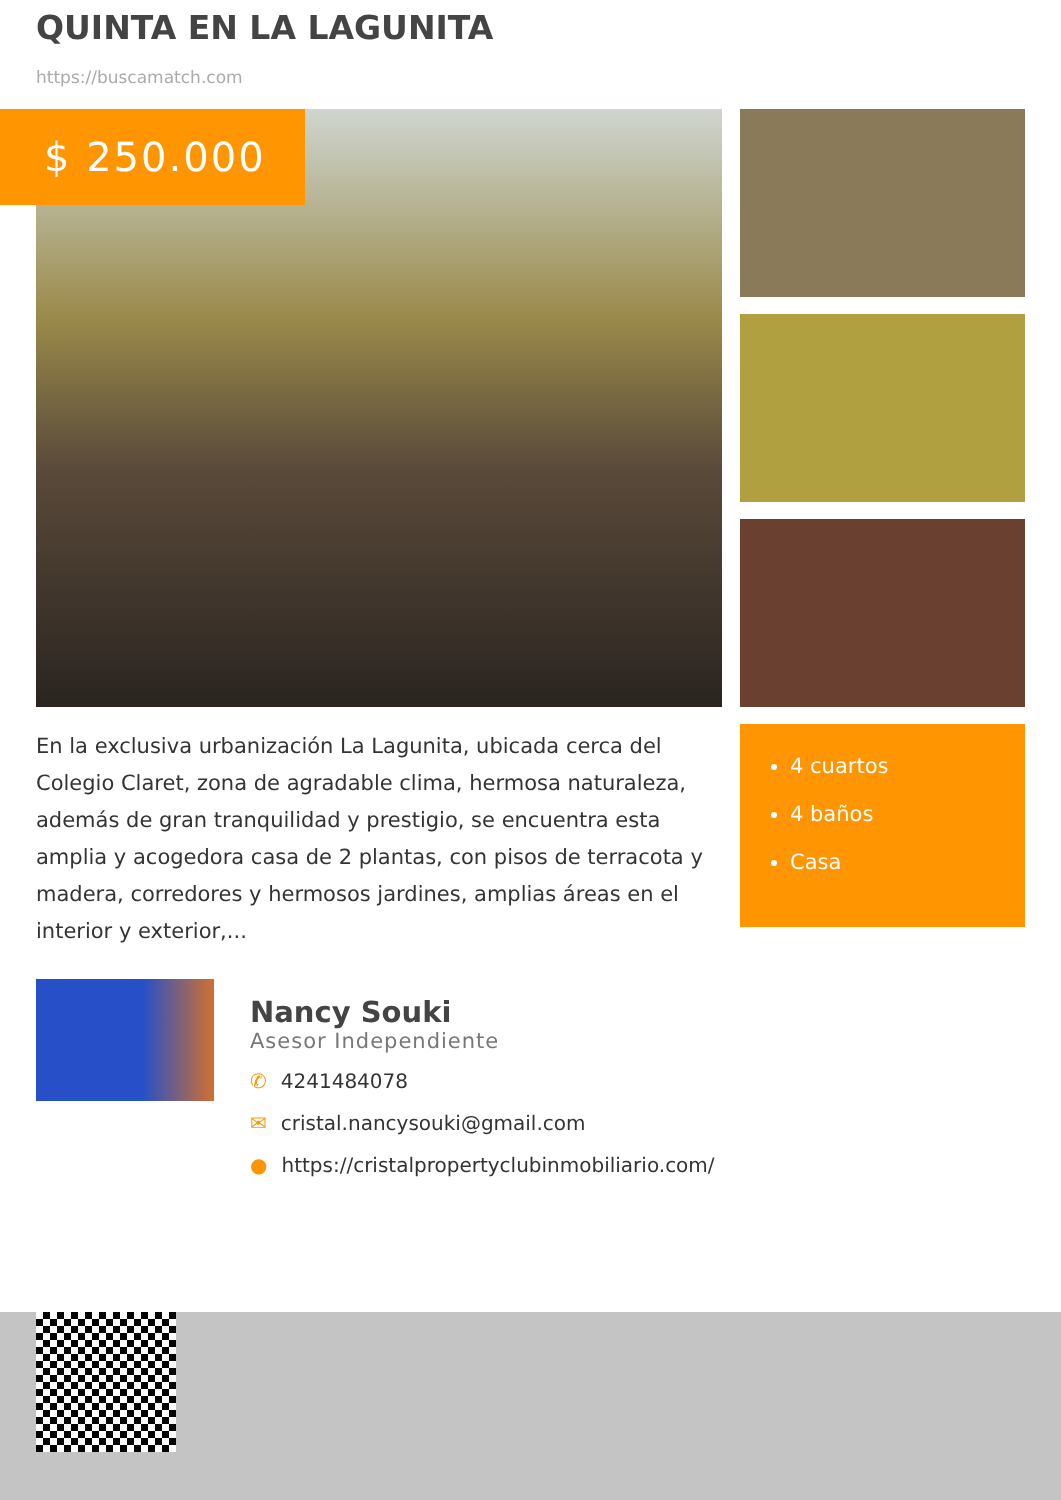QUINTA EN LA LAGUNITA
https://buscamatch.com
$ 250.000
En la exclusiva urbanización La Lagunita, ubicada cerca del Colegio Claret, zona de agradable clima, hermosa naturaleza, además de gran tranquilidad y prestigio, se encuentra esta amplia y acogedora casa de 2 plantas, con pisos de terracota y madera, corredores y hermosos jardines, amplias áreas en el interior y exterior,...
4 cuartos
4 baños
Casa
Nancy Souki
Asesor Independiente
✆ 4241484078
✉ cristal.nancysouki@gmail.com
● https://cristalpropertyclubinmobiliario.com/